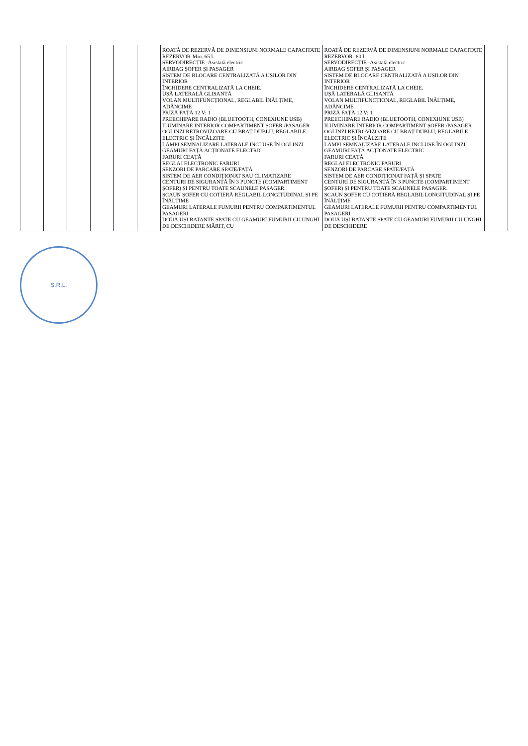| | | | | | | ROATĂ DE REZERVĂ DE DIMENSIUNI NORMALE CAPACITATE REZERVOR-Min. 65 l. SERVODIRECȚIE -Asistată electric AIRBAG ȘOFER ȘI PASAGER SISTEM DE BLOCARE CENTRALIZATĂ A UȘILOR DIN INTERIOR ÎNCHIDERE CENTRALIZATĂ LA CHEIE. UȘĂ LATERALĂ GLISANTĂ VOLAN MULTIFUNCȚIONAL, REGLABIL ÎNĂLȚIME, ADÂNCIME PRIZĂ FAȚĂ 12 V: 1 PREECHIPARE RADIO (BLUETOOTH, CONEXIUNE USB) ILUMINARE INTERIOR COMPARTIMENT ȘOFER /PASAGER OGLINZI RETROVIZOARE CU BRAȚ DUBLU, REGLABILE ELECTRIC ȘI ÎNCĂLZITE LĂMPI SEMNALIZARE LATERALE INCLUSE ÎN OGLINZI GEAMURI FAȚĂ ACȚIONATE ELECTRIC FARURI CEAȚĂ REGLAJ ELECTRONIC FARURI SENZORI DE PARCARE SPATE/FAȚĂ SISTEM DE AER CONDIȚIONAT SAU CLIMATIZARE CENTURI DE SIGURANȚĂ ÎN 3 PUNCTE (COMPARTIMENT ȘOFER) ȘI PENTRU TOATE SCAUNELE PASAGER. SCAUN ȘOFER CU COTIERĂ REGLABIL LONGITUDINAL ȘI PE ÎNĂLȚIME GEAMURI LATERALE FUMURII PENTRU COMPARTIMENTUL PASAGERI DOUĂ UȘI BATANTE SPATE CU GEAMURI FUMURII CU UNGHI DE DESCHIDERE MĂRIT, CU | ROATĂ DE REZERVĂ DE DIMENSIUNI NORMALE CAPACITATE REZERVOR- 80 l. SERVODIRECȚIE -Asistată electric AIRBAG ȘOFER ȘI PASAGER SISTEM DE BLOCARE CENTRALIZATĂ A UȘILOR DIN INTERIOR ÎNCHIDERE CENTRALIZATĂ LA CHEIE. UȘĂ LATERALĂ GLISANTĂ VOLAN MULTIFUNCȚIONAL, REGLABIL ÎNĂLȚIME, ADÂNCIME PRIZĂ FAȚĂ 12 V: 1 PREECHIPARE RADIO (BLUETOOTH, CONEXIUNE USB) ILUMINARE INTERIOR COMPARTIMENT ȘOFER /PASAGER OGLINZI RETROVIZOARE CU BRAȚ DUBLU, REGLABILE ELECTRIC ȘI ÎNCĂLZITE LĂMPI SEMNALIZARE LATERALE INCLUSE ÎN OGLINZI GEAMURI FAȚĂ ACȚIONATE ELECTRIC FARURI CEAȚĂ REGLAJ ELECTRONIC FARURI SENZORI DE PARCARE SPATE/FAȚĂ SISTEM DE AER CONDIȚIONAT FAȚĂ ȘI SPATE CENTURI DE SIGURANȚĂ ÎN 3 PUNCTE (COMPARTIMENT ȘOFER) ȘI PENTRU TOATE SCAUNELE PASAGER. SCAUN ȘOFER CU COTIERĂ REGLABIL LONGITUDINAL ȘI PE ÎNĂLȚIME GEAMURI LATERALE FUMURII PENTRU COMPARTIMENTUL PASAGERI DOUĂ UȘI BATANTE SPATE CU GEAMURI FUMURII CU UNGHI DE DESCHIDERE | |
S.R.L.